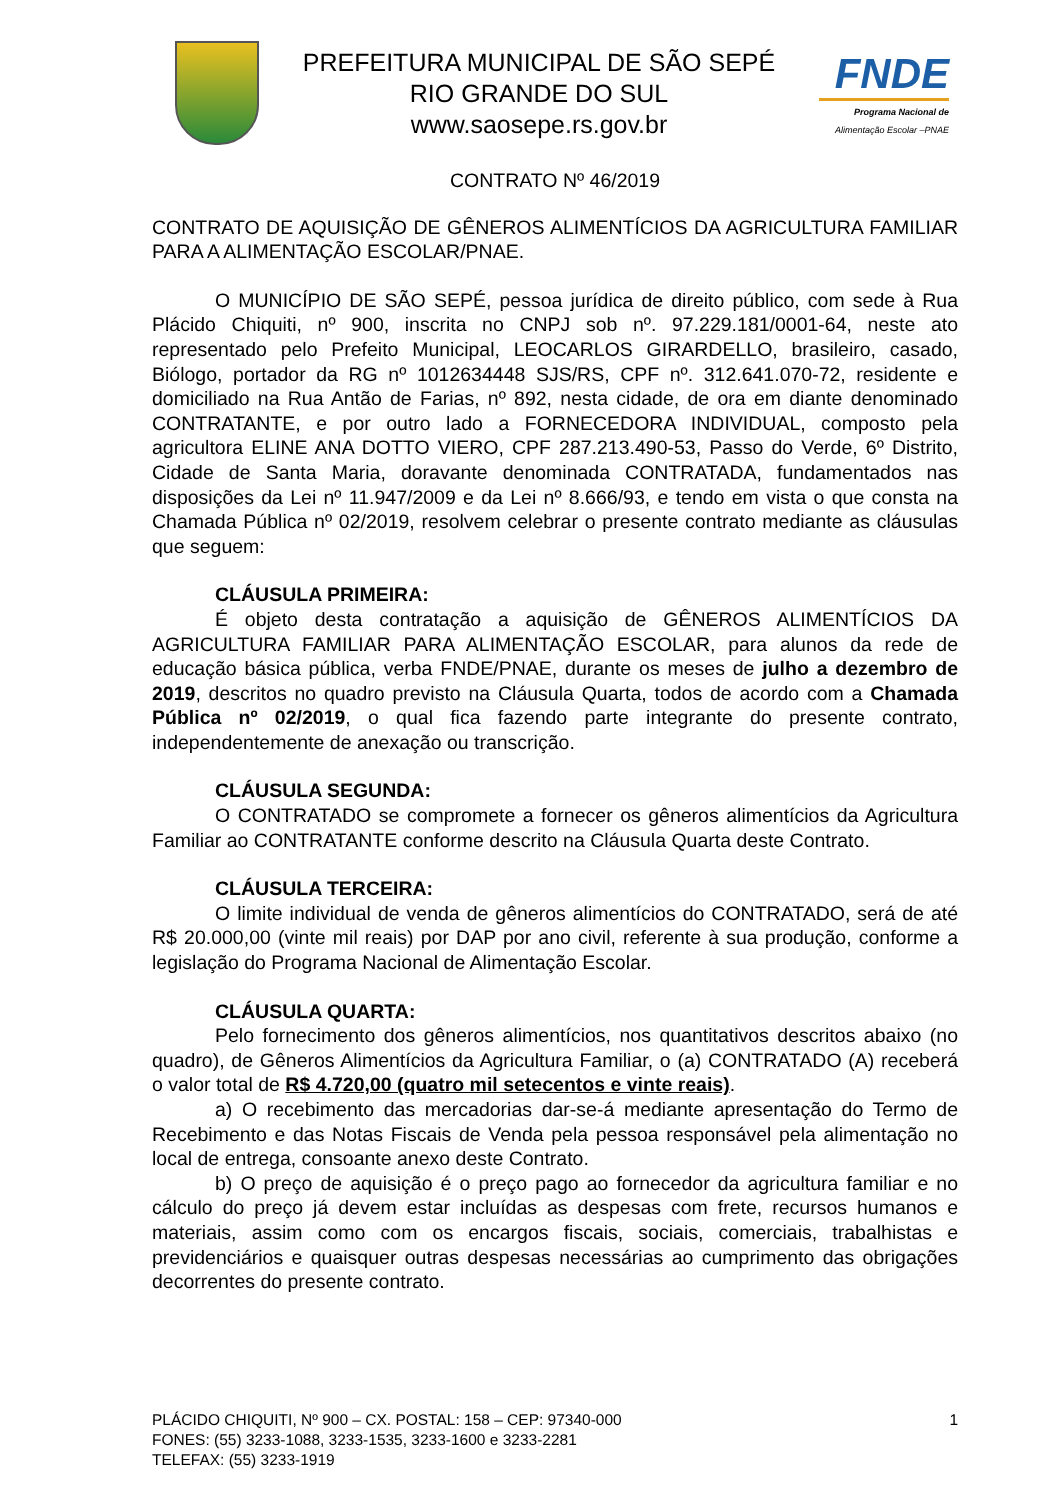PREFEITURA MUNICIPAL DE SÃO SEPÉ
RIO GRANDE DO SUL
www.saosepe.rs.gov.br
FNDE
Programa Nacional de
Alimentação Escolar –PNAE
CONTRATO Nº 46/2019
CONTRATO DE AQUISIÇÃO DE GÊNEROS ALIMENTÍCIOS DA AGRICULTURA FAMILIAR PARA A ALIMENTAÇÃO ESCOLAR/PNAE.
O MUNICÍPIO DE SÃO SEPÉ, pessoa jurídica de direito público, com sede à Rua Plácido Chiquiti, nº 900, inscrita no CNPJ sob nº. 97.229.181/0001-64, neste ato representado pelo Prefeito Municipal, LEOCARLOS GIRARDELLO, brasileiro, casado, Biólogo, portador da RG nº 1012634448 SJS/RS, CPF nº. 312.641.070-72, residente e domiciliado na Rua Antão de Farias, nº 892, nesta cidade, de ora em diante denominado CONTRATANTE, e por outro lado a FORNECEDORA INDIVIDUAL, composto pela agricultora ELINE ANA DOTTO VIERO, CPF 287.213.490-53, Passo do Verde, 6º Distrito, Cidade de Santa Maria, doravante denominada CONTRATADA, fundamentados nas disposições da Lei nº 11.947/2009 e da Lei nº 8.666/93, e tendo em vista o que consta na Chamada Pública nº 02/2019, resolvem celebrar o presente contrato mediante as cláusulas que seguem:
CLÁUSULA PRIMEIRA:
É objeto desta contratação a aquisição de GÊNEROS ALIMENTÍCIOS DA AGRICULTURA FAMILIAR PARA ALIMENTAÇÃO ESCOLAR, para alunos da rede de educação básica pública, verba FNDE/PNAE, durante os meses de julho a dezembro de 2019, descritos no quadro previsto na Cláusula Quarta, todos de acordo com a Chamada Pública nº 02/2019, o qual fica fazendo parte integrante do presente contrato, independentemente de anexação ou transcrição.
CLÁUSULA SEGUNDA:
O CONTRATADO se compromete a fornecer os gêneros alimentícios da Agricultura Familiar ao CONTRATANTE conforme descrito na Cláusula Quarta deste Contrato.
CLÁUSULA TERCEIRA:
O limite individual de venda de gêneros alimentícios do CONTRATADO, será de até R$ 20.000,00 (vinte mil reais) por DAP por ano civil, referente à sua produção, conforme a legislação do Programa Nacional de Alimentação Escolar.
CLÁUSULA QUARTA:
Pelo fornecimento dos gêneros alimentícios, nos quantitativos descritos abaixo (no quadro), de Gêneros Alimentícios da Agricultura Familiar, o (a) CONTRATADO (A) receberá o valor total de R$ 4.720,00 (quatro mil setecentos e vinte reais).
a) O recebimento das mercadorias dar-se-á mediante apresentação do Termo de Recebimento e das Notas Fiscais de Venda pela pessoa responsável pela alimentação no local de entrega, consoante anexo deste Contrato.
b) O preço de aquisição é o preço pago ao fornecedor da agricultura familiar e no cálculo do preço já devem estar incluídas as despesas com frete, recursos humanos e materiais, assim como com os encargos fiscais, sociais, comerciais, trabalhistas e previdenciários e quaisquer outras despesas necessárias ao cumprimento das obrigações decorrentes do presente contrato.
PLÁCIDO CHIQUITI, Nº 900 – CX. POSTAL: 158 – CEP: 97340-000
FONES: (55) 3233-1088, 3233-1535, 3233-1600 e 3233-2281
TELEFAX: (55) 3233-1919
1